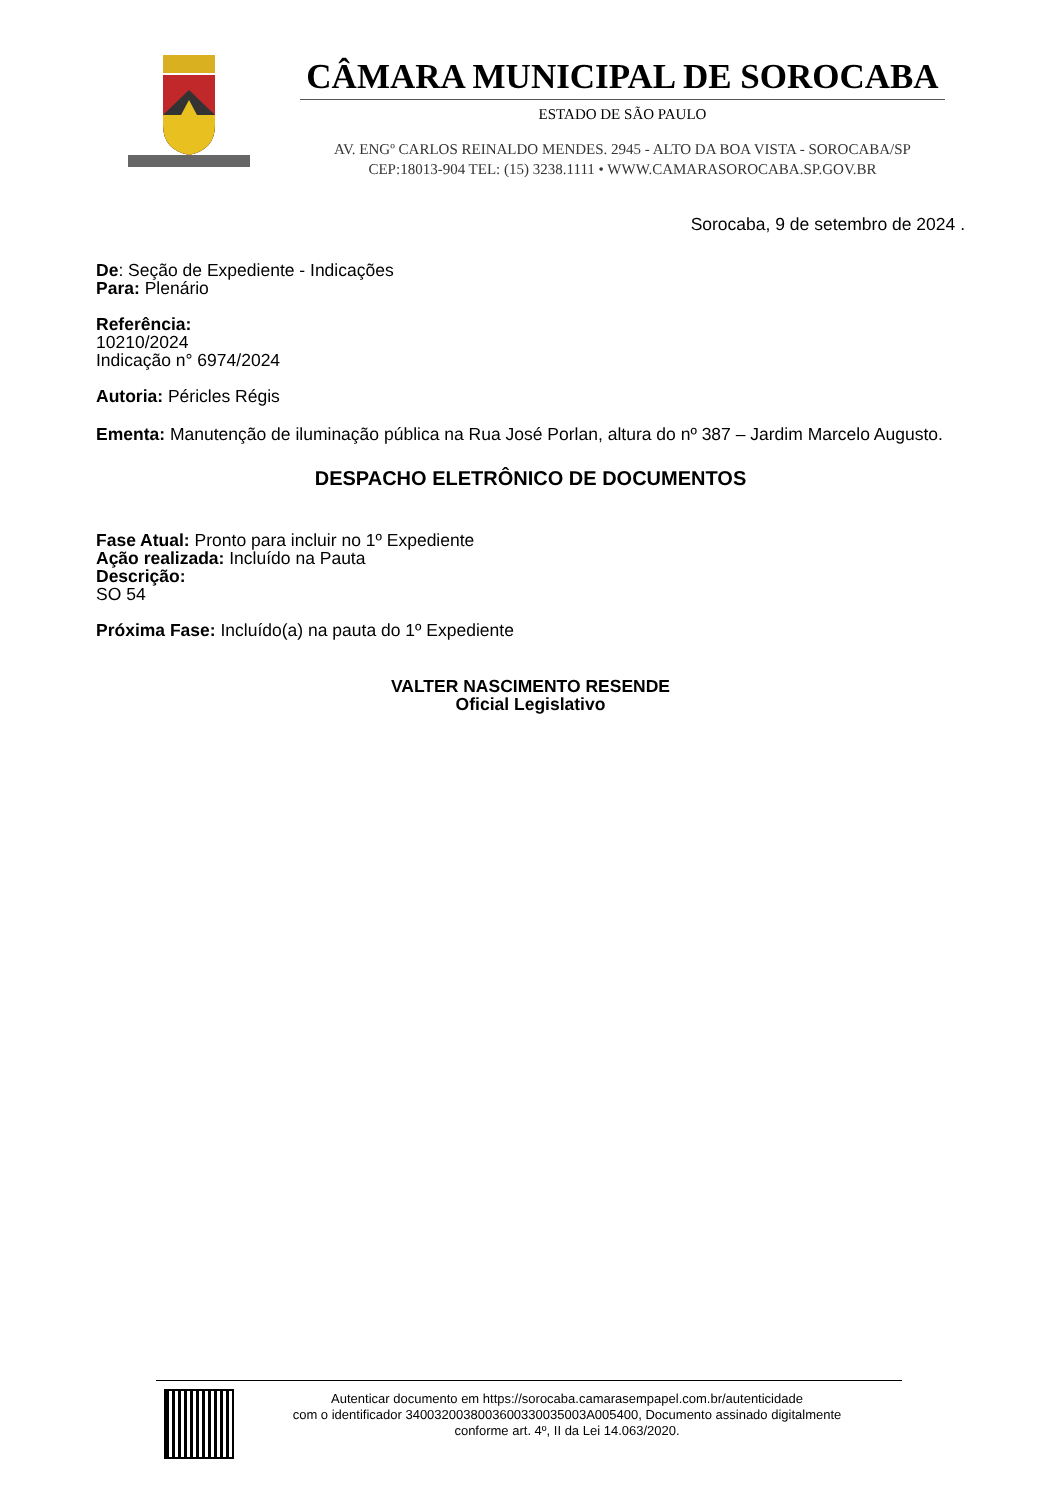CÂMARA MUNICIPAL DE SOROCABA
ESTADO DE SÃO PAULO
AV. ENGº CARLOS REINALDO MENDES. 2945 - ALTO DA BOA VISTA - SOROCABA/SP
CEP:18013-904 TEL: (15) 3238.1111 • WWW.CAMARASOROCABA.SP.GOV.BR
Sorocaba, 9 de setembro de 2024 .
De: Seção de Expediente - Indicações
Para: Plenário
Referência:
10210/2024
Indicação n° 6974/2024
Autoria: Péricles Régis
Ementa: Manutenção de iluminação pública na Rua José Porlan, altura do nº 387 – Jardim Marcelo Augusto.
DESPACHO ELETRÔNICO DE DOCUMENTOS
Fase Atual: Pronto para incluir no 1º Expediente
Ação realizada: Incluído na Pauta
Descrição:
SO 54
Próxima Fase: Incluído(a) na pauta do 1º Expediente
VALTER NASCIMENTO RESENDE
Oficial Legislativo
Autenticar documento em https://sorocaba.camarasempapel.com.br/autenticidade
com o identificador 3400320038003600330035003A005400, Documento assinado digitalmente
conforme art. 4º, II da Lei 14.063/2020.